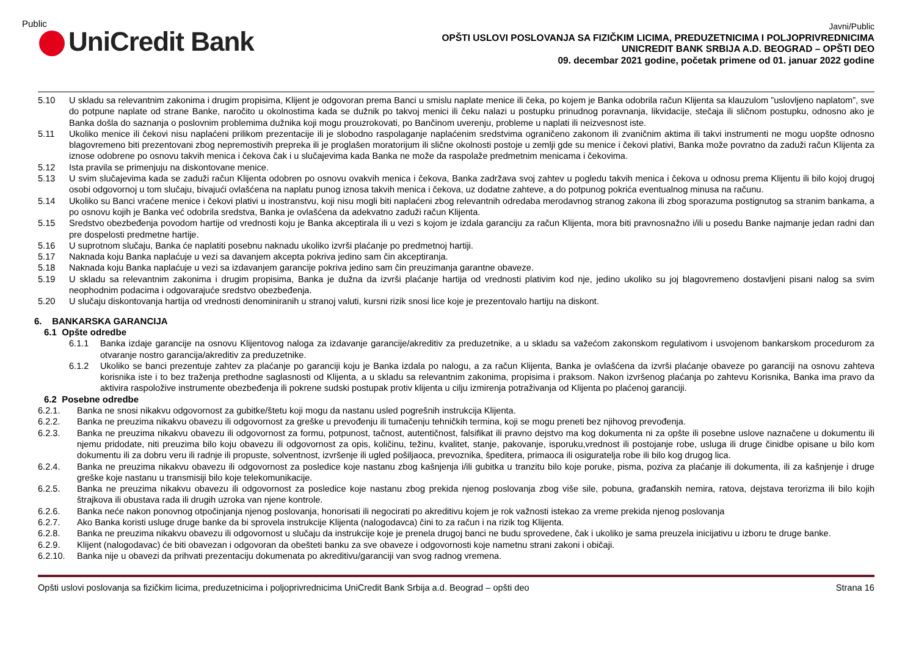Public
UniCredit Bank
Javni/Public
OPŠTI USLOVI POSLOVANJA SA FIZIČKIM LICIMA, PREDUZETNICIMA I POLJOPRIVREDNICIMA
UNICREDIT BANK SRBIJA A.D. BEOGRAD – OPŠTI DEO
09. decembar 2021 godine, početak primene od 01. januar 2022 godine
5.10 U skladu sa relevantnim zakonima i drugim propisima, Klijent je odgovoran prema Banci u smislu naplate menice ili čeka, po kojem je Banka odobrila račun Klijenta sa klauzulom ”uslovljeno naplatom”, sve do potpune naplate od strane Banke, naročito u okolnostima kada se dužnik po takvoj menici ili čeku nalazi u postupku prinudnog poravnanja, likvidacije, stečaja ili sličnom postupku, odnosno ako je Banka došla do saznanja o poslovnim problemima dužnika koji mogu prouzrokovati, po Bančinom uverenju, probleme u naplati ili neizvesnost iste.
5.11 Ukoliko menice ili čekovi nisu naplaćeni prilikom prezentacije ili je slobodno raspolaganje naplaćenim sredstvima ograničeno zakonom ili zvaničnim aktima ili takvi instrumenti ne mogu uopšte odnosno blagovremeno biti prezentovani zbog nepremostivih prepreka ili je proglašen moratorijum ili slične okolnosti postoje u zemlji gde su menice i čekovi plativi, Banka može povratno da zaduži račun Klijenta za iznose odobrene po osnovu takvih menica i čekova čak i u slučajevima kada Banka ne može da raspolaže predmetnim menicama i čekovima.
5.12 Ista pravila se primenjuju na diskontovane menice.
5.13 U svim slučajevima kada se zaduži račun Klijenta odobren po osnovu ovakvih menica i čekova, Banka zadržava svoj zahtev u pogledu takvih menica i čekova u odnosu prema Klijentu ili bilo kojoj drugoj osobi odgovornoj u tom slučaju, bivajući ovlašćena na naplatu punog iznosa takvih menica i čekova, uz dodatne zahteve, a do potpunog pokrića eventualnog minusa na računu.
5.14 Ukoliko su Banci vraćene menice i čekovi plativi u inostranstvu, koji nisu mogli biti naplaćeni zbog relevantnih odredaba merodavnog stranog zakona ili zbog sporazuma postignutog sa stranim bankama, a po osnovu kojih je Banka već odobrila sredstva, Banka je ovlašćena da adekvatno zaduži račun Klijenta.
5.15 Sredstvo obezbeđenja povodom hartije od vrednosti koju je Banka akceptirala ili u vezi s kojom je izdala garanciju za račun Klijenta, mora biti pravnosnažno i/ili u posedu Banke najmanje jedan radni dan pre dospelosti predmetne hartije.
5.16 U suprotnom slučaju, Banka će naplatiti posebnu naknadu ukoliko izvrši plaćanje po predmetnoj hartiji.
5.17 Naknada koju Banka naplaćuje u vezi sa davanjem akcepta pokriva jedino sam čin akceptiranja.
5.18 Naknada koju Banka naplaćuje u vezi sa izdavanjem garancije pokriva jedino sam čin preuzimanja garantne obaveze.
5.19 U skladu sa relevantnim zakonima i drugim propisima, Banka je dužna da izvrši plaćanje hartija od vrednosti plativim kod nje, jedino ukoliko su joj blagovremeno dostavljeni pisani nalog sa svim neophodnim podacima i odgovarajuće sredstvo obezbeđenja.
5.20 U slučaju diskontovanja hartija od vrednosti denominiranih u stranoj valuti, kursni rizik snosi lice koje je prezentovalo hartiju na diskont.
6. BANKARSKA GARANCIJA
6.1 Opšte odredbe
6.1.1 Banka izdaje garancije na osnovu Klijentovog naloga za izdavanje garancije/akreditiv za preduzetnike, a u skladu sa važećom zakonskom regulativom i usvojenom bankarskom procedurom za otvaranje nostro garancija/akreditiv za preduzetnike.
6.1.2 Ukoliko se banci prezentuje zahtev za plaćanje po garanciji koju je Banka izdala po nalogu, a za račun Klijenta, Banka je ovlašćena da izvrši plaćanje obaveze po garanciji na osnovu zahteva korisnika iste i to bez traženja prethodne saglasnosti od Klijenta, a u skladu sa relevantnim zakonima, propisima i praksom. Nakon izvršenog plaćanja po zahtevu Korisnika, Banka ima pravo da aktivira raspoložive instrumente obezbeđenja ili pokrene sudski postupak protiv klijenta u cilju izmirenja potraživanja od Klijenta po plaćenoj garanciji.
6.2 Posebne odredbe
6.2.1. Banka ne snosi nikakvu odgovornost za gubitke/štetu koji mogu da nastanu usled pogrešnih instrukcija Klijenta.
6.2.2. Banka ne preuzima nikakvu obavezu ili odgovornost za greške u prevođenju ili tumačenju tehničkih termina, koji se mogu preneti bez njihovog prevođenja.
6.2.3. Banka ne preuzima nikakvu obavezu ili odgovornost za formu, potpunost, tačnost, autentičnost, falsifikat ili pravno dejstvo ma kog dokumenta ni za opšte ili posebne uslove naznačene u dokumentu ili njemu pridodate, niti preuzima bilo koju obavezu ili odgovornost za opis, količinu, težinu, kvalitet, stanje, pakovanje, isporuku,vrednost ili postojanje robe, usluga ili druge činidbe opisane u bilo kom dokumentu ili za dobru veru ili radnje ili propuste, solventnost, izvršenje ili ugled pošiljaoca, prevoznika, špeditera, primaoca ili osiguratelja robe ili bilo kog drugog lica.
6.2.4. Banka ne preuzima nikakvu obavezu ili odgovornost za posledice koje nastanu zbog kašnjenja i/ili gubitka u tranzitu bilo koje poruke, pisma, poziva za plaćanje ili dokumenta, ili za kašnjenje i druge greške koje nastanu u transmisiji bilo koje telekomunikacije.
6.2.5. Banka ne preuzima nikakvu obavezu ili odgovornost za posledice koje nastanu zbog prekida njenog poslovanja zbog više sile, pobuna, građanskih nemira, ratova, dejstava terorizma ili bilo kojih štrajkova ili obustava rada ili drugih uzroka van njene kontrole.
6.2.6. Banka neće nakon ponovnog otpočinjanja njenog poslovanja, honorisati ili negocirati po akreditivu kojem je rok važnosti istekao za vreme prekida njenog poslovanja
6.2.7. Ako Banka koristi usluge druge banke da bi sprovela instrukcije Klijenta (nalogodavca) čini to za račun i na rizik tog Klijenta.
6.2.8. Banka ne preuzima nikakvu obavezu ili odgovornost u slučaju da instrukcije koje je prenela drugoj banci ne budu sprovedene, čak i ukoliko je sama preuzela inicijativu u izboru te druge banke.
6.2.9. Klijent (nalogodavac) će biti obavezan i odgovoran da obešteti banku za sve obaveze i odgovornosti koje nametnu strani zakoni i običaji.
6.2.10. Banka nije u obavezi da prihvati prezentaciju dokumenata po akreditivu/garanciji van svog radnog vremena.
Opšti uslovi poslovanja sa fizičkim licima, preduzetnicima i poljoprivrednicima UniCredit Bank Srbija a.d. Beograd – opšti deo Strana 16